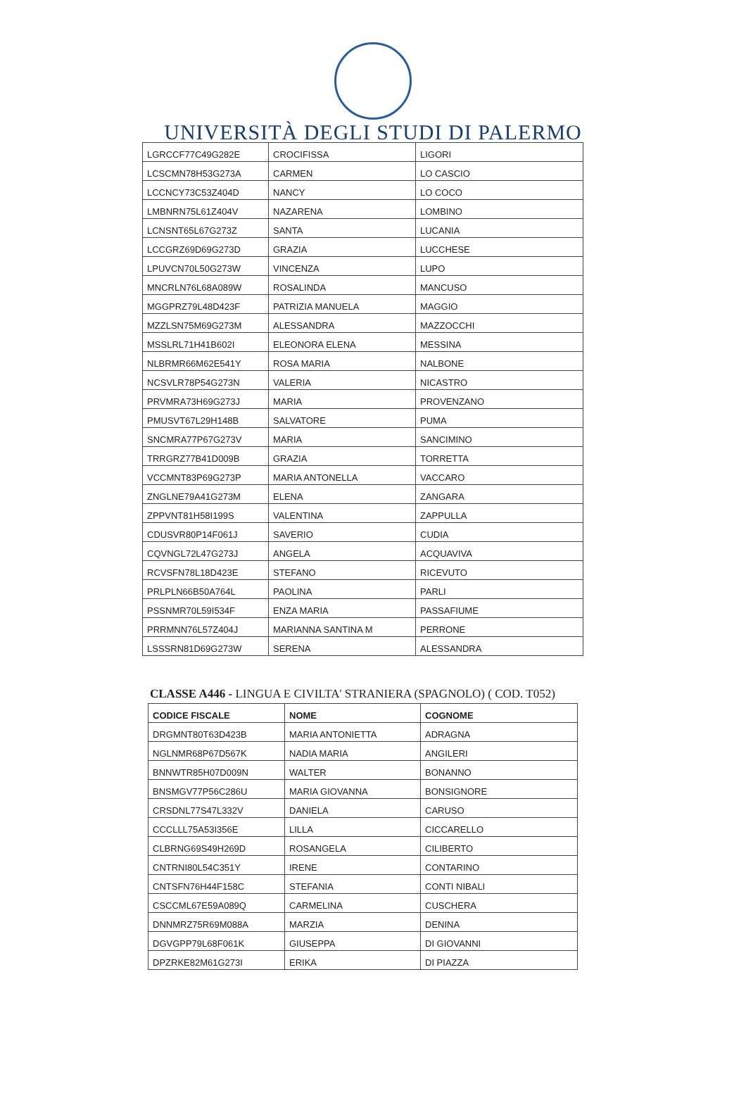UNIVERSITÀ DEGLI STUDI DI PALERMO
| LGRCCF77C49G282E | CROCIFISSA | LIGORI |
| LCSCMN78H53G273A | CARMEN | LO CASCIO |
| LCCNCY73C53Z404D | NANCY | LO COCO |
| LMBNRN75L61Z404V | NAZARENA | LOMBINO |
| LCNSNT65L67G273Z | SANTA | LUCANIA |
| LCCGRZ69D69G273D | GRAZIA | LUCCHESE |
| LPUVCN70L50G273W | VINCENZA | LUPO |
| MNCRLN76L68A089W | ROSALINDA | MANCUSO |
| MGGPRZ79L48D423F | PATRIZIA MANUELA | MAGGIO |
| MZZLSN75M69G273M | ALESSANDRA | MAZZOCCHI |
| MSSLRL71H41B602I | ELEONORA ELENA | MESSINA |
| NLBRMR66M62E541Y | ROSA MARIA | NALBONE |
| NCSVLR78P54G273N | VALERIA | NICASTRO |
| PRVMRA73H69G273J | MARIA | PROVENZANO |
| PMUSVT67L29H148B | SALVATORE | PUMA |
| SNCMRA77P67G273V | MARIA | SANCIMINO |
| TRRGRZ77B41D009B | GRAZIA | TORRETTA |
| VCCMNT83P69G273P | MARIA ANTONELLA | VACCARO |
| ZNGLNE79A41G273M | ELENA | ZANGARA |
| ZPPVNT81H58I199S | VALENTINA | ZAPPULLA |
| CDUSVR80P14F061J | SAVERIO | CUDIA |
| CQVNGL72L47G273J | ANGELA | ACQUAVIVA |
| RCVSFN78L18D423E | STEFANO | RICEVUTO |
| PRLPLN66B50A764L | PAOLINA | PARLI |
| PSSNMR70L59I534F | ENZA MARIA | PASSAFIUME |
| PRRMNN76L57Z404J | MARIANNA SANTINA M | PERRONE |
| LSSSRN81D69G273W | SERENA | ALESSANDRA |
CLASSE A446 - LINGUA E CIVILTA' STRANIERA (SPAGNOLO) ( COD. T052)
| CODICE FISCALE | NOME | COGNOME |
| --- | --- | --- |
| DRGMNT80T63D423B | MARIA ANTONIETTA | ADRAGNA |
| NGLNMR68P67D567K | NADIA MARIA | ANGILERI |
| BNNWTR85H07D009N | WALTER | BONANNO |
| BNSMGV77P56C286U | MARIA GIOVANNA | BONSIGNORE |
| CRSDNL77S47L332V | DANIELA | CARUSO |
| CCCLLL75A53I356E | LILLA | CICCARELLO |
| CLBRNG69S49H269D | ROSANGELA | CILIBERTO |
| CNTRNI80L54C351Y | IRENE | CONTARINO |
| CNTSFN76H44F158C | STEFANIA | CONTI NIBALI |
| CSCCML67E59A089Q | CARMELINA | CUSCHERA |
| DNNMRZ75R69M088A | MARZIA | DENINA |
| DGVGPP79L68F061K | GIUSEPPA | DI GIOVANNI |
| DPZRKE82M61G273I | ERIKA | DI PIAZZA |